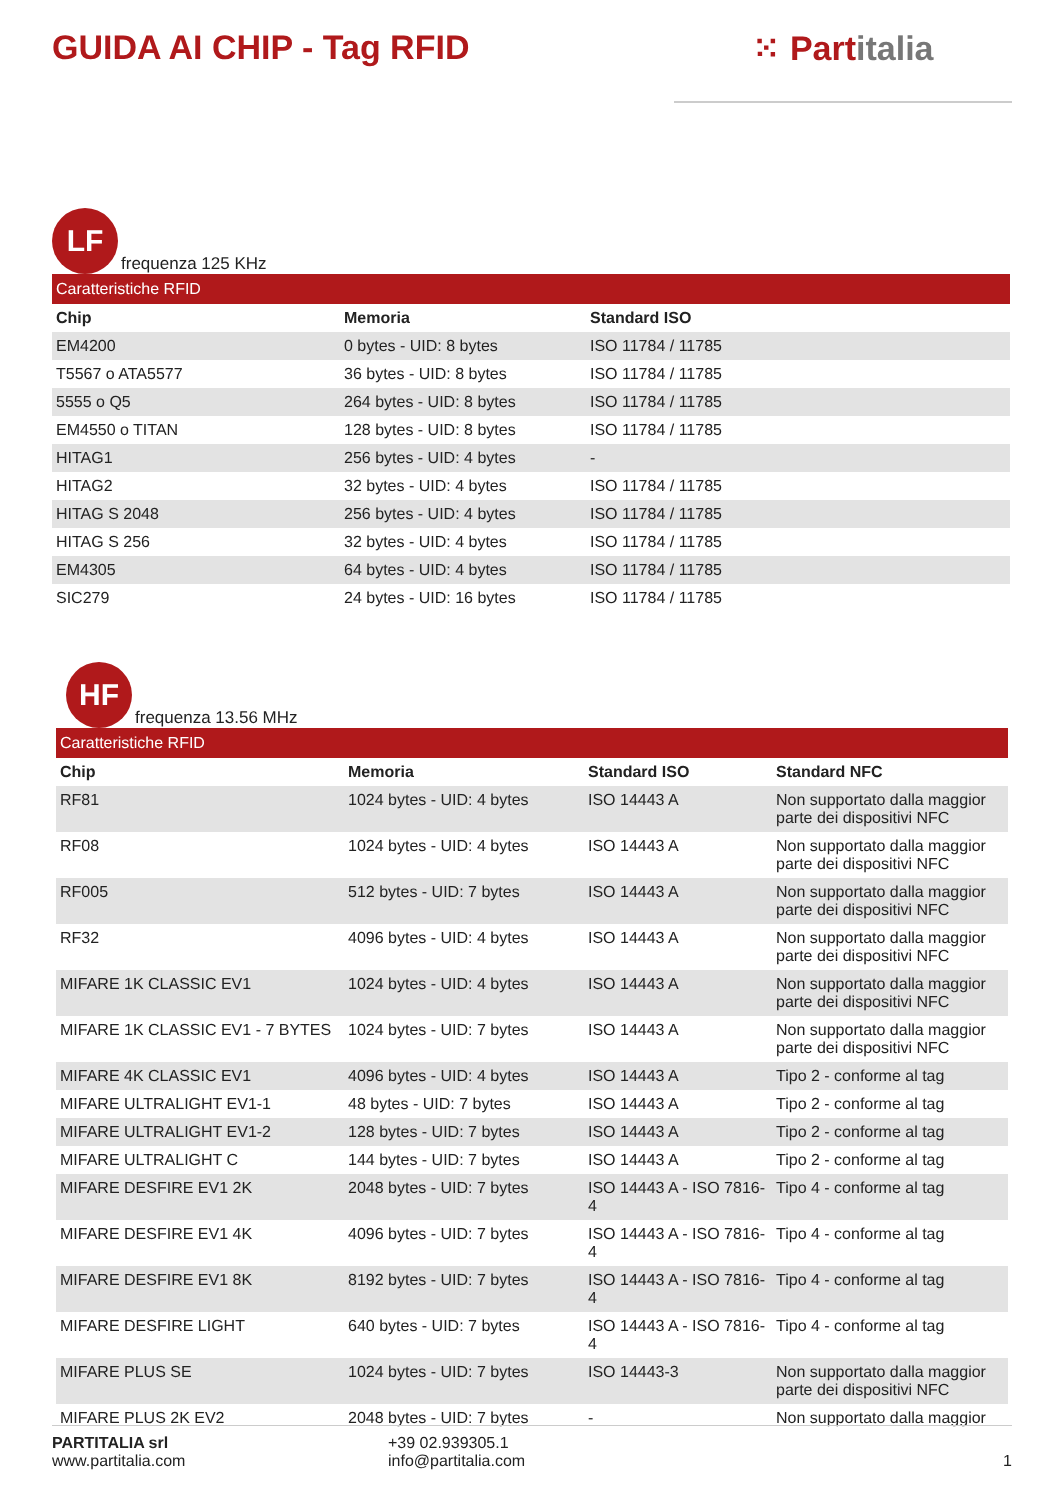GUIDA AI CHIP - Tag RFID ⁙ Partitalia
LF
frequenza 125 KHz
| Caratteristiche RFID | | |
| --- | --- | --- |
| Chip | Memoria | Standard ISO |
| EM4200 | 0 bytes - UID: 8 bytes | ISO 11784 / 11785 |
| T5567 o ATA5577 | 36 bytes - UID: 8 bytes | ISO 11784 / 11785 |
| 5555 o Q5 | 264 bytes - UID: 8 bytes | ISO 11784 / 11785 |
| EM4550 o TITAN | 128 bytes - UID: 8 bytes | ISO 11784 / 11785 |
| HITAG1 | 256 bytes - UID: 4 bytes | - |
| HITAG2 | 32 bytes - UID: 4 bytes | ISO 11784 / 11785 |
| HITAG S 2048 | 256 bytes - UID: 4 bytes | ISO 11784 / 11785 |
| HITAG S 256 | 32 bytes - UID: 4 bytes | ISO 11784 / 11785 |
| EM4305 | 64 bytes - UID: 4 bytes | ISO 11784 / 11785 |
| SIC279 | 24 bytes - UID: 16 bytes | ISO 11784 / 11785 |
HF
frequenza 13.56 MHz
| Caratteristiche RFID | | | |
| --- | --- | --- | --- |
| Chip | Memoria | Standard ISO | Standard NFC |
| RF81 | 1024 bytes - UID: 4 bytes | ISO 14443 A | Non supportato dalla maggior parte dei dispositivi NFC |
| RF08 | 1024 bytes - UID: 4 bytes | ISO 14443 A | Non supportato dalla maggior parte dei dispositivi NFC |
| RF005 | 512 bytes - UID: 7 bytes | ISO 14443 A | Non supportato dalla maggior parte dei dispositivi NFC |
| RF32 | 4096 bytes - UID: 4 bytes | ISO 14443 A | Non supportato dalla maggior parte dei dispositivi NFC |
| MIFARE 1K CLASSIC EV1 | 1024 bytes - UID: 4 bytes | ISO 14443 A | Non supportato dalla maggior parte dei dispositivi NFC |
| MIFARE 1K CLASSIC EV1 - 7 BYTES | 1024 bytes - UID: 7 bytes | ISO 14443 A | Non supportato dalla maggior parte dei dispositivi NFC |
| MIFARE 4K CLASSIC EV1 | 4096 bytes - UID: 4 bytes | ISO 14443 A | Tipo 2 - conforme al tag |
| MIFARE ULTRALIGHT EV1-1 | 48 bytes - UID: 7 bytes | ISO 14443 A | Tipo 2 - conforme al tag |
| MIFARE ULTRALIGHT EV1-2 | 128 bytes - UID: 7 bytes | ISO 14443 A | Tipo 2 - conforme al tag |
| MIFARE ULTRALIGHT C | 144 bytes - UID: 7 bytes | ISO 14443 A | Tipo 2 - conforme al tag |
| MIFARE DESFIRE EV1 2K | 2048 bytes - UID: 7 bytes | ISO 14443 A - ISO 7816-4 | Tipo 4 - conforme al tag |
| MIFARE DESFIRE EV1 4K | 4096 bytes - UID: 7 bytes | ISO 14443 A - ISO 7816-4 | Tipo 4 - conforme al tag |
| MIFARE DESFIRE EV1 8K | 8192 bytes - UID: 7 bytes | ISO 14443 A - ISO 7816-4 | Tipo 4 - conforme al tag |
| MIFARE DESFIRE LIGHT | 640 bytes - UID: 7 bytes | ISO 14443 A - ISO 7816-4 | Tipo 4 - conforme al tag |
| MIFARE PLUS SE | 1024 bytes - UID: 7 bytes | ISO 14443-3 | Non supportato dalla maggior parte dei dispositivi NFC |
| MIFARE PLUS 2K EV2 | 2048 bytes - UID: 7 bytes | - | Non supportato dalla maggior |
PARTITALIA srl
www.partitalia.com
+39 02.939305.1
info@partitalia.com
1